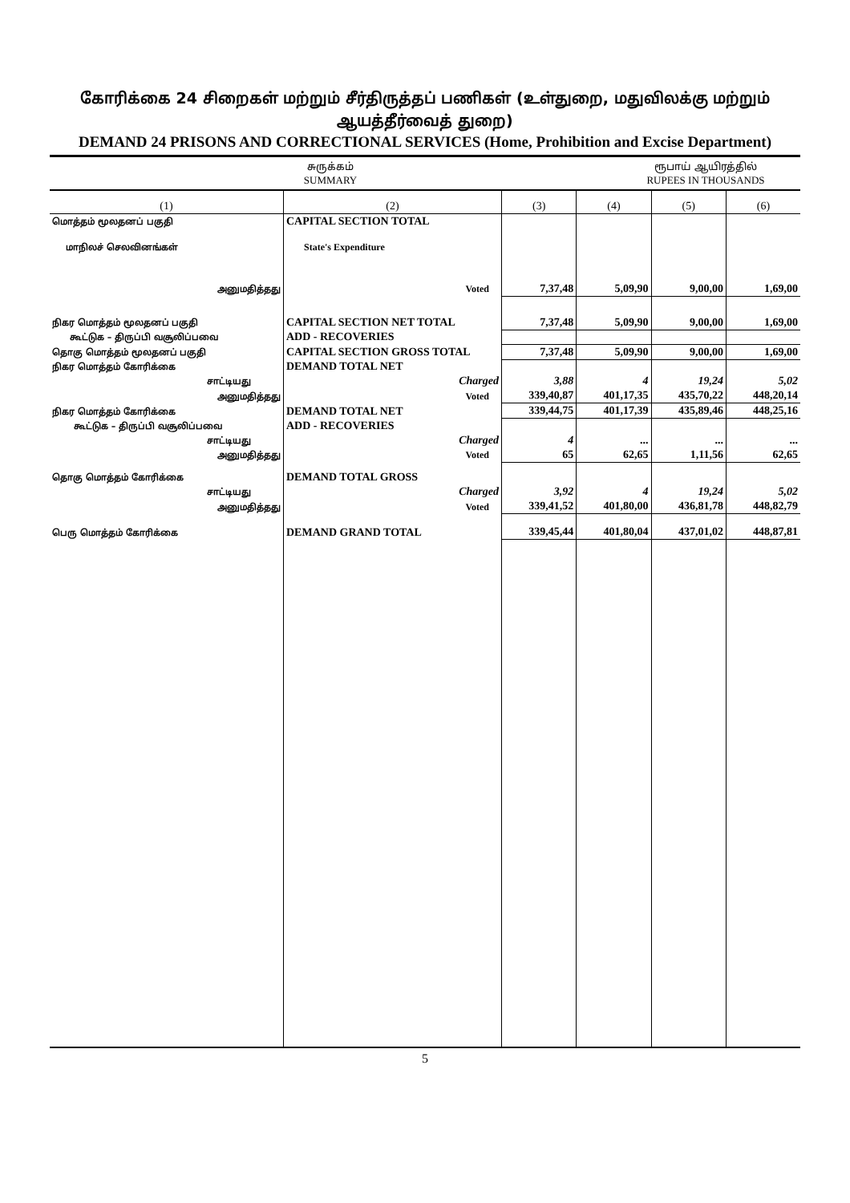கோரிக்கை 24 சிறைகள் மற்றும் சீர்திருத்தப் பணிகள் (உள்துறை, மதுவிலக்கு மற்றும் ஆயத்தீர்வைத் துறை)
DEMAND 24 PRISONS AND CORRECTIONAL SERVICES (Home, Prohibition and Excise Department)
சுருக்கம்
SUMMARY
ரூபாய் ஆயிரத்தில்
RUPEES IN THOUSANDS
| (1) | (2) | (3) | (4) | (5) | (6) |
| --- | --- | --- | --- | --- | --- |
| மொத்தம் மூலதனப் பகுதி | CAPITAL SECTION TOTAL | | | | |
| மாநிலச் செலவினங்கள் | State's Expenditure | | | | |
| அனுமதித்தது | Voted | 7,37,48 | 5,09,90 | 9,00,00 | 1,69,00 |
| நிகர மொத்தம் மூலதனப் பகுதி | CAPITAL SECTION NET TOTAL | 7,37,48 | 5,09,90 | 9,00,00 | 1,69,00 |
| கூட்டுக – திருப்பி வசூலிப்பவை | ADD - RECOVERIES | | | | |
| தொகு மொத்தம் மூலதனப் பகுதி | CAPITAL SECTION GROSS TOTAL | 7,37,48 | 5,09,90 | 9,00,00 | 1,69,00 |
| நிகர மொத்தம் கோரிக்கை | DEMAND TOTAL NET | | | | |
| சாட்டியது | Charged | 3,88 | 4 | 19,24 | 5,02 |
| அனுமதித்தது | Voted | 339,40,87 | 401,17,35 | 435,70,22 | 448,20,14 |
| நிகர மொத்தம் கோரிக்கை | DEMAND TOTAL NET | 339,44,75 | 401,17,39 | 435,89,46 | 448,25,16 |
| கூட்டுக – திருப்பி வசூலிப்பவை | ADD - RECOVERIES | | | | |
| சாட்டியது | Charged | 4 | ... | ... | ... |
| அனுமதித்தது | Voted | 65 | 62,65 | 1,11,56 | 62,65 |
| தொகு மொத்தம் கோரிக்கை | DEMAND TOTAL GROSS | | | | |
| சாட்டியது | Charged | 3,92 | 4 | 19,24 | 5,02 |
| அனுமதித்தது | Voted | 339,41,52 | 401,80,00 | 436,81,78 | 448,82,79 |
| பெரு மொத்தம் கோரிக்கை | DEMAND GRAND TOTAL | 339,45,44 | 401,80,04 | 437,01,02 | 448,87,81 |
5